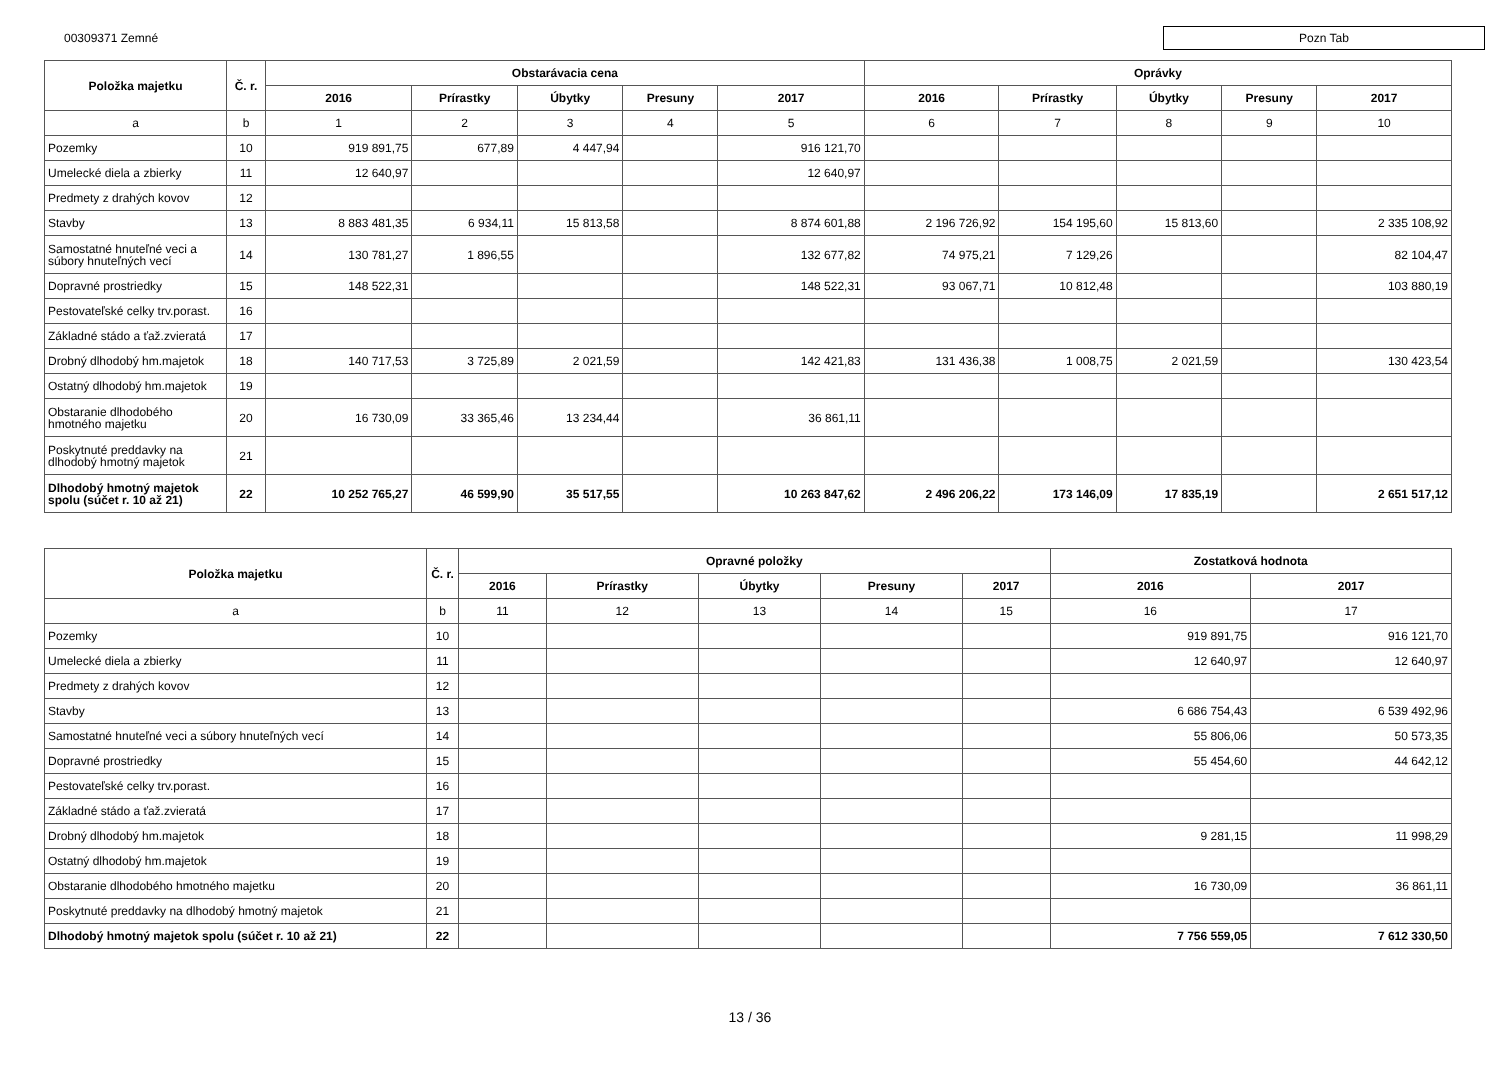00309371 Zemné Pozn Tab
| Položka majetku | Č. r. | Obstarávacia cena | | | | | Oprávky | | | | |
| --- | --- | --- | --- | --- | --- | --- | --- | --- | --- | --- | --- |
| | | 2016 | Prírastky | Úbytky | Presuny | 2017 | 2016 | Prírastky | Úbytky | Presuny | 2017 |
| a | b | 1 | 2 | 3 | 4 | 5 | 6 | 7 | 8 | 9 | 10 |
| Pozemky | 10 | 919 891,75 | 677,89 | 4 447,94 | | 916 121,70 | | | | | |
| Umelecké diela a zbierky | 11 | 12 640,97 | | | | 12 640,97 | | | | | |
| Predmety z drahých kovov | 12 | | | | | | | | | | |
| Stavby | 13 | 8 883 481,35 | 6 934,11 | 15 813,58 | | 8 874 601,88 | 2 196 726,92 | 154 195,60 | 15 813,60 | | 2 335 108,92 |
| Samostatné hnuteľné veci a súbory hnuteľných vecí | 14 | 130 781,27 | 1 896,55 | | | 132 677,82 | 74 975,21 | 7 129,26 | | | 82 104,47 |
| Dopravné prostriedky | 15 | 148 522,31 | | | | 148 522,31 | 93 067,71 | 10 812,48 | | | 103 880,19 |
| Pestovateľské celky trv.porast. | 16 | | | | | | | | | | |
| Základné stádo a ťaž.zvieratá | 17 | | | | | | | | | | |
| Drobný dlhodobý hm.majetok | 18 | 140 717,53 | 3 725,89 | 2 021,59 | | 142 421,83 | 131 436,38 | 1 008,75 | 2 021,59 | | 130 423,54 |
| Ostatný dlhodobý hm.majetok | 19 | | | | | | | | | | |
| Obstaranie dlhodobého hmotného majetku | 20 | 16 730,09 | 33 365,46 | 13 234,44 | | 36 861,11 | | | | | |
| Poskytnuté preddavky na dlhodobý hmotný majetok | 21 | | | | | | | | | | |
| Dlhodobý hmotný majetok spolu (súčet r. 10 až 21) | 22 | 10 252 765,27 | 46 599,90 | 35 517,55 | | 10 263 847,62 | 2 496 206,22 | 173 146,09 | 17 835,19 | | 2 651 517,12 |
| Položka majetku | Č. r. | Opravné položky | | | | | Zostatková hodnota | |
| --- | --- | --- | --- | --- | --- | --- | --- | --- |
| | | 2016 | Prírastky | Úbytky | Presuny | 2017 | 2016 | 2017 |
| a | b | 11 | 12 | 13 | 14 | 15 | 16 | 17 |
| Pozemky | 10 | | | | | | 919 891,75 | 916 121,70 |
| Umelecké diela a zbierky | 11 | | | | | | 12 640,97 | 12 640,97 |
| Predmety z drahých kovov | 12 | | | | | | | |
| Stavby | 13 | | | | | | 6 686 754,43 | 6 539 492,96 |
| Samostatné hnuteľné veci a súbory hnuteľných vecí | 14 | | | | | | 55 806,06 | 50 573,35 |
| Dopravné prostriedky | 15 | | | | | | 55 454,60 | 44 642,12 |
| Pestovateľské celky trv.porast. | 16 | | | | | | | |
| Základné stádo a ťaž.zvieratá | 17 | | | | | | | |
| Drobný dlhodobý hm.majetok | 18 | | | | | | 9 281,15 | 11 998,29 |
| Ostatný dlhodobý hm.majetok | 19 | | | | | | | |
| Obstaranie dlhodobého hmotného majetku | 20 | | | | | | 16 730,09 | 36 861,11 |
| Poskytnuté preddavky na dlhodobý hmotný majetok | 21 | | | | | | | |
| Dlhodobý hmotný majetok spolu (súčet r. 10 až 21) | 22 | | | | | | 7 756 559,05 | 7 612 330,50 |
13 / 36